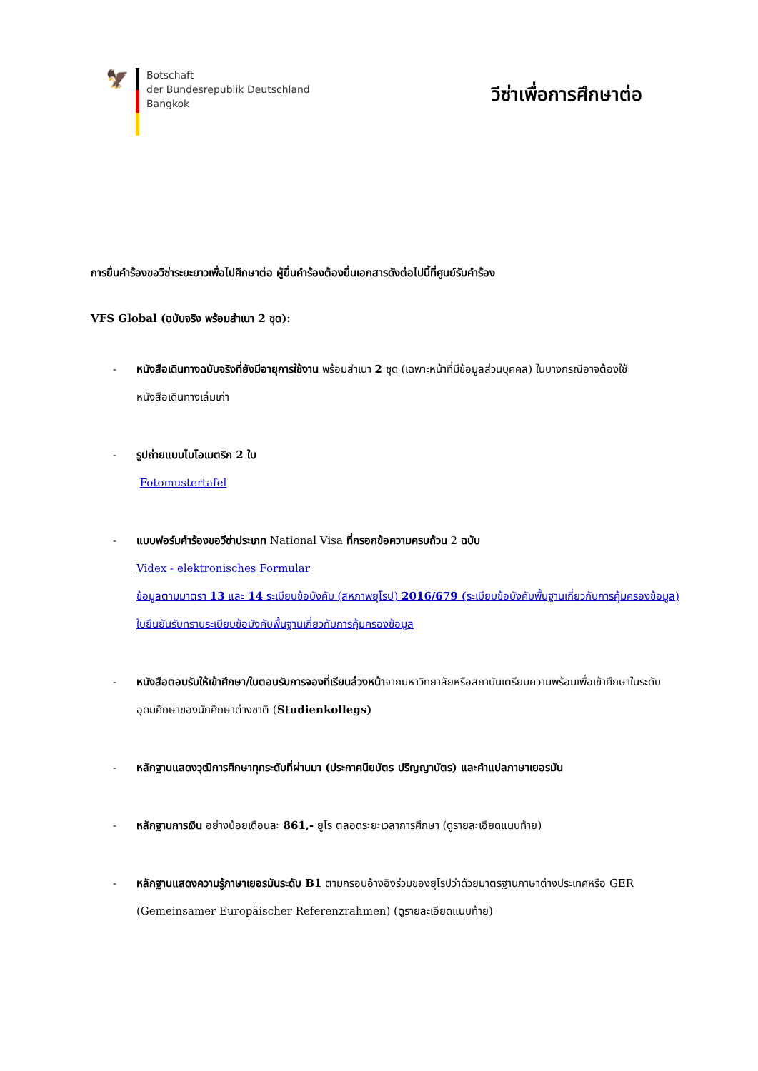🦅
Botschaft
der Bundesrepublik Deutschland
Bangkok
วีซ่าเพื่อการศึกษาต่อ
การยื่นคำร้องขอวีซ่าระยะยาวเพื่อไปศึกษาต่อ ผู้ยื่นคำร้องต้องยื่นเอกสารดังต่อไปนี้ที่ศูนย์รับคำร้อง
VFS Global (ฉบับจริง พร้อมสำเนา 2 ชุด):
- หนังสือเดินทางฉบับจริงที่ยังมีอายุการใช้งาน พร้อมสำเนา 2 ชุด (เฉพาะหน้าที่มีข้อมูลส่วนบุคคล) ในบางกรณีอาจต้องใช้หนังสือเดินทางเล่มเก่า
- รูปถ่ายแบบไบโอเมตริก 2 ใบ
Fotomustertafel
- แบบฟอร์มคำร้องขอวีซ่าประเภท National Visa ที่กรอกข้อความครบถ้วน 2 ฉบับ
Videx - elektronisches Formular
ข้อมูลตามมาตรา 13 และ 14 ระเบียบข้อบังคับ (สหภาพยุโรป) 2016/679 (ระเบียบข้อบังคับพื้นฐานเกี่ยวกับการคุ้มครองข้อมูล)
ใบยืนยันรับทราบระเบียบข้อบังคับพื้นฐานเกี่ยวกับการคุ้มครองข้อมูล
- หนังสือตอบรับให้เข้าศึกษา/ใบตอบรับการจองที่เรียนล่วงหน้าจากมหาวิทยาลัยหรือสถาบันเตรียมความพร้อมเพื่อเข้าศึกษาในระดับอุดมศึกษาของนักศึกษาต่างชาติ (Studienkollegs)
- หลักฐานแสดงวุฒิการศึกษาทุกระดับที่ผ่านมา (ประกาศนียบัตร ปริญญาบัตร) และคำแปลภาษาเยอรมัน
- หลักฐานการเงิน อย่างน้อยเดือนละ 861,- ยูโร ตลอดระยะเวลาการศึกษา (ดูรายละเอียดแนบท้าย)
- หลักฐานแสดงความรู้ภาษาเยอรมันระดับ B1 ตามกรอบอ้างอิงร่วมของยุโรปว่าด้วยมาตรฐานภาษาต่างประเทศหรือ GER (Gemeinsamer Europäischer Referenzrahmen) (ดูรายละเอียดแนบท้าย)